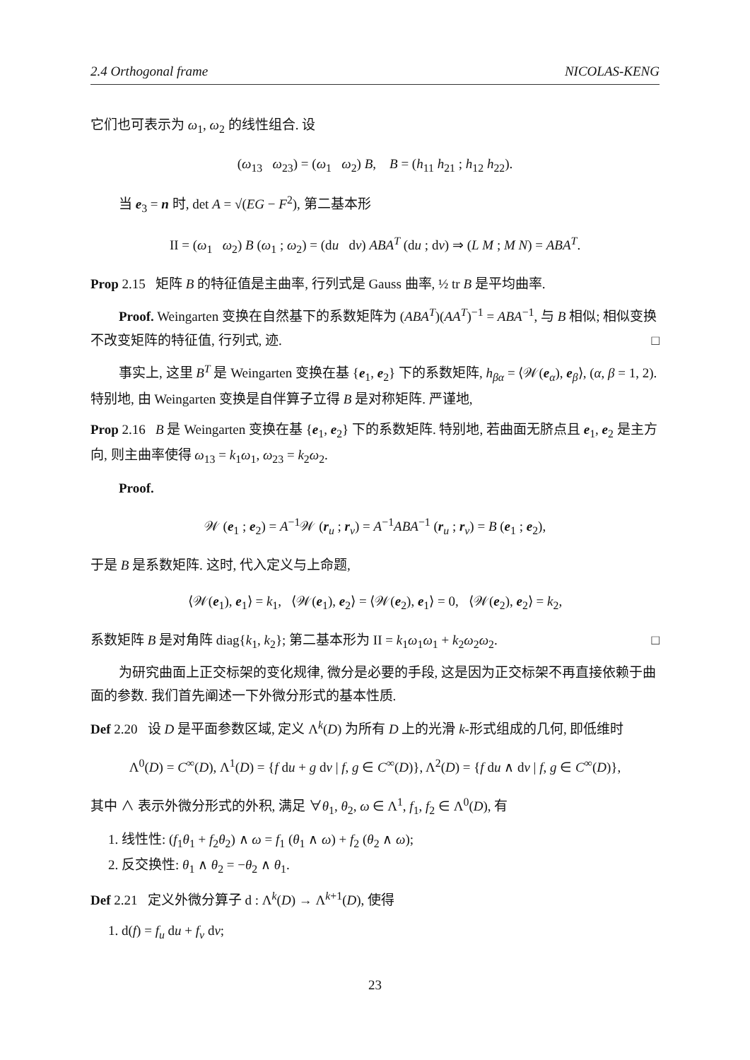2.4 Orthogonal frame NICOLAS-KENG
它们也可表示为 ω<sub>1</sub>, ω<sub>2</sub> 的线性组合. 设
(ω<sub>13</sub> ω<sub>23</sub>) = (ω<sub>1</sub> ω<sub>2</sub>) B, B = (h<sub>11</sub> h<sub>21</sub> ; h<sub>12</sub> h<sub>22</sub>).
当 e<sub>3</sub> = n 时, det A = √(EG − F<sup>2</sup>), 第二基本形
II = (ω<sub>1</sub> ω<sub>2</sub>) B (ω<sub>1</sub> ; ω<sub>2</sub>) = (du dv) ABA<sup>T</sup> (du ; dv) ⇒ (L M ; M N) = ABA<sup>T</sup>.
Prop 2.15 矩阵 B 的特征值是主曲率, 行列式是 Gauss 曲率, ½ tr B 是平均曲率.
Proof. Weingarten 变换在自然基下的系数矩阵为 (ABA<sup>T</sup>)(AA<sup>T</sup>)<sup>−1</sup> = ABA<sup>−1</sup>, 与 B 相似; 相似变换不改变矩阵的特征值, 行列式, 迹. □
事实上, 这里 B<sup>T</sup> 是 Weingarten 变换在基 {e<sub>1</sub>, e<sub>2</sub>} 下的系数矩阵, h<sub>βα</sub> = ⟨𝒲(e<sub>α</sub>), e<sub>β</sub>⟩, (α, β = 1, 2). 特别地, 由 Weingarten 变换是自伴算子立得 B 是对称矩阵. 严谨地,
Prop 2.16 B 是 Weingarten 变换在基 {e<sub>1</sub>, e<sub>2</sub>} 下的系数矩阵. 特别地, 若曲面无脐点且 e<sub>1</sub>, e<sub>2</sub> 是主方向, 则主曲率使得 ω<sub>13</sub> = k<sub>1</sub>ω<sub>1</sub>, ω<sub>23</sub> = k<sub>2</sub>ω<sub>2</sub>.
Proof.
𝒲 (e<sub>1</sub> ; e<sub>2</sub>) = A<sup>−1</sup>𝒲 (r<sub>u</sub> ; r<sub>v</sub>) = A<sup>−1</sup>ABA<sup>−1</sup> (r<sub>u</sub> ; r<sub>v</sub>) = B (e<sub>1</sub> ; e<sub>2</sub>),
于是 B 是系数矩阵. 这时, 代入定义与上命题,
⟨𝒲(e<sub>1</sub>), e<sub>1</sub>⟩ = k<sub>1</sub>, ⟨𝒲(e<sub>1</sub>), e<sub>2</sub>⟩ = ⟨𝒲(e<sub>2</sub>), e<sub>1</sub>⟩ = 0, ⟨𝒲(e<sub>2</sub>), e<sub>2</sub>⟩ = k<sub>2</sub>,
系数矩阵 B 是对角阵 diag{k<sub>1</sub>, k<sub>2</sub>}; 第二基本形为 II = k<sub>1</sub>ω<sub>1</sub>ω<sub>1</sub> + k<sub>2</sub>ω<sub>2</sub>ω<sub>2</sub>. □
为研究曲面上正交标架的变化规律, 微分是必要的手段, 这是因为正交标架不再直接依赖于曲面的参数. 我们首先阐述一下外微分形式的基本性质.
Def 2.20 设 D 是平面参数区域, 定义 Λ<sup>k</sup>(D) 为所有 D 上的光滑 k-形式组成的几何, 即低维时
Λ<sup>0</sup>(D) = C<sup>∞</sup>(D), Λ<sup>1</sup>(D) = {f du + g dv | f, g ∈ C<sup>∞</sup>(D)}, Λ<sup>2</sup>(D) = {f du ∧ dv | f, g ∈ C<sup>∞</sup>(D)},
其中 ∧ 表示外微分形式的外积, 满足 ∀θ<sub>1</sub>, θ<sub>2</sub>, ω ∈ Λ<sup>1</sup>, f<sub>1</sub>, f<sub>2</sub> ∈ Λ<sup>0</sup>(D), 有
1. 线性性: (f<sub>1</sub>θ<sub>1</sub> + f<sub>2</sub>θ<sub>2</sub>) ∧ ω = f<sub>1</sub> (θ<sub>1</sub> ∧ ω) + f<sub>2</sub> (θ<sub>2</sub> ∧ ω);
2. 反交换性: θ<sub>1</sub> ∧ θ<sub>2</sub> = −θ<sub>2</sub> ∧ θ<sub>1</sub>.
Def 2.21 定义外微分算子 d : Λ<sup>k</sup>(D) → Λ<sup>k+1</sup>(D), 使得
1. d(f) = f<sub>u</sub> du + f<sub>v</sub> dv;
23